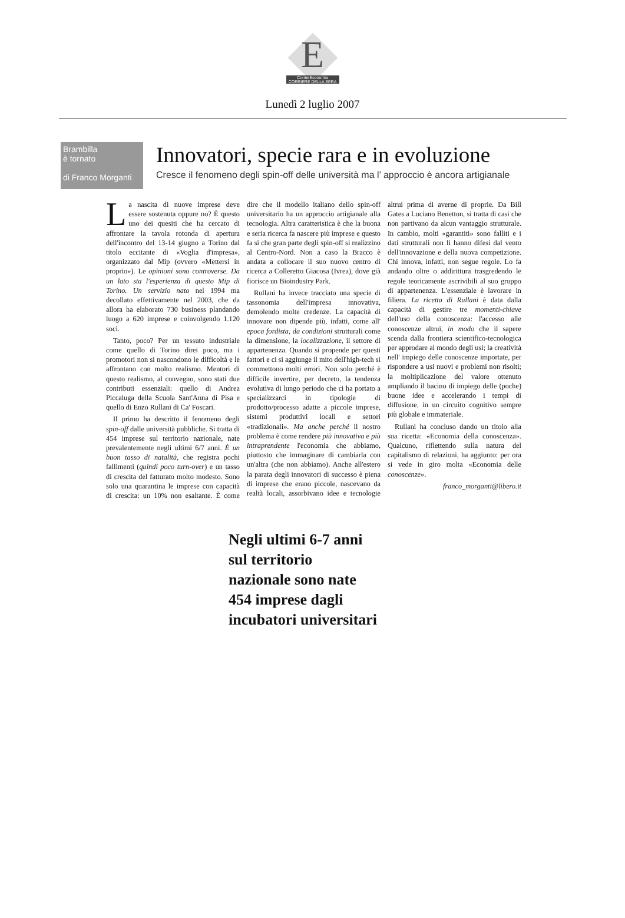E
CorrierEconomia
CORRIERE DELLA SERA
Lunedì 2 luglio 2007
Brambilla
è tornato
di Franco Morganti
Innovatori, specie rara e in evoluzione
Cresce il fenomeno degli spin-off delle università ma l’ approccio è ancora artigianale
La nascita di nuove imprese deve essere sostenuta oppure no? È questo uno dei quesiti che ha cercato di affrontare la tavola rotonda di apertura dell'incontro del 13-14 giugno a Torino dal titolo eccitante di «Voglia d'impresa», organizzato dal Mip (ovvero «Mettersi in proprio»). Le opinioni sono controverse. Da un lato sta l'esperienza di questo Mip di Torino. Un servizio nato nel 1994 ma decollato effettivamente nel 2003, che da allora ha elaborato 730 business plandando luogo a 620 imprese e coinvolgendo 1.120 soci.
Tanto, poco? Per un tessuto industriale come quello di Torino direi poco, ma i promotori non si nascondono le difficoltà e le affrontano con molto realismo. Mentori di questo realismo, al convegno, sono stati due contributi essenziali: quello di Andrea Piccaluga della Scuola Sant'Anna di Pisa e quello di Enzo Rullani di Ca' Foscari.
Il primo ha descritto il fenomeno degli spin-off dalle università pubbliche. Si tratta di 454 imprese sul territorio nazionale, nate prevalentemente negli ultimi 6/7 anni. È un buon tasso di natalità, che registra pochi fallimenti (quindi poco turn-over) e un tasso di crescita del fatturato molto modesto. Sono solo una quarantina le imprese con capacità di crescita: un 10% non esaltante. È come dire che il modello italiano dello spin-off universitario ha un approccio artigianale alla tecnologia. Altra caratteristica è che la buona e seria ricerca fa nascere più imprese e questo fa sì che gran parte degli spin-off si realizzino al Centro-Nord. Non a caso la Bracco è andata a collocare il suo nuovo centro di ricerca a Colleretto Giacosa (Ivrea), dove già fiorisce un Bioindustry Park.
Rullani ha invece tracciato una specie di tassonomia dell'impresa innovativa, demolendo molte credenze. La capacità di innovare non dipende più, infatti, come all' epoca fordista, da condizioni strutturali come la dimensione, la localizzazione, il settore di appartenenza. Quando si propende per questi fattori e ci si aggiunge il mito dell'high-tech si commettono molti errori. Non solo perché è difficile invertire, per decreto, la tendenza evolutiva di lungo periodo che ci ha portato a specializzarci in tipologie di prodotto/processo adatte a piccole imprese, sistemi produttivi locali e settori «tradizionali». Ma anche perché il nostro problema è come rendere più innovativa e più intraprendente l'economia che abbiamo, piuttosto che immaginare di cambiarla con un'altra (che non abbiamo). Anche all'estero la parata degli innovatori di successo è piena di imprese che erano piccole, nascevano da realtà locali, assorbivano idee e tecnologie altrui prima di averne di proprie. Da Bill Gates a Luciano Benetton, si tratta di casi che non partivano da alcun vantaggio strutturale. In cambio, molti «garantiti» sono falliti e i dati strutturali non li hanno difesi dal vento dell'innovazione e della nuova competizione. Chi innova, infatti, non segue regole. Lo fa andando oltre o addirittura trasgredendo le regole teoricamente ascrivibili al suo gruppo di appartenenza. L'essenziale è lavorare in filiera. La ricetta di Rullani è data dalla capacità di gestire tre momenti-chiave dell'uso della conoscenza: l'accesso alle conoscenze altrui, in modo che il sapere scenda dalla frontiera scientifico-tecnologica per approdare al mondo degli usi; la creatività nell' impiego delle conoscenze importate, per rispondere a usi nuovi e problemi non risolti; la moltiplicazione del valore ottenuto ampliando il bacino di impiego delle (poche) buone idee e accelerando i tempi di diffusione, in un circuito cognitivo sempre più globale e immateriale.
Rullani ha concluso dando un titolo alla sua ricetta: «Economia della conoscenza». Qualcuno, riflettendo sulla natura del capitalismo di relazioni, ha aggiunto: per ora si vede in giro molta «Economia delle conoscenze».
franco_morganti@libero.it
Negli ultimi 6-7 anni
sul territorio
nazionale sono nate
454 imprese dagli
incubatori universitari